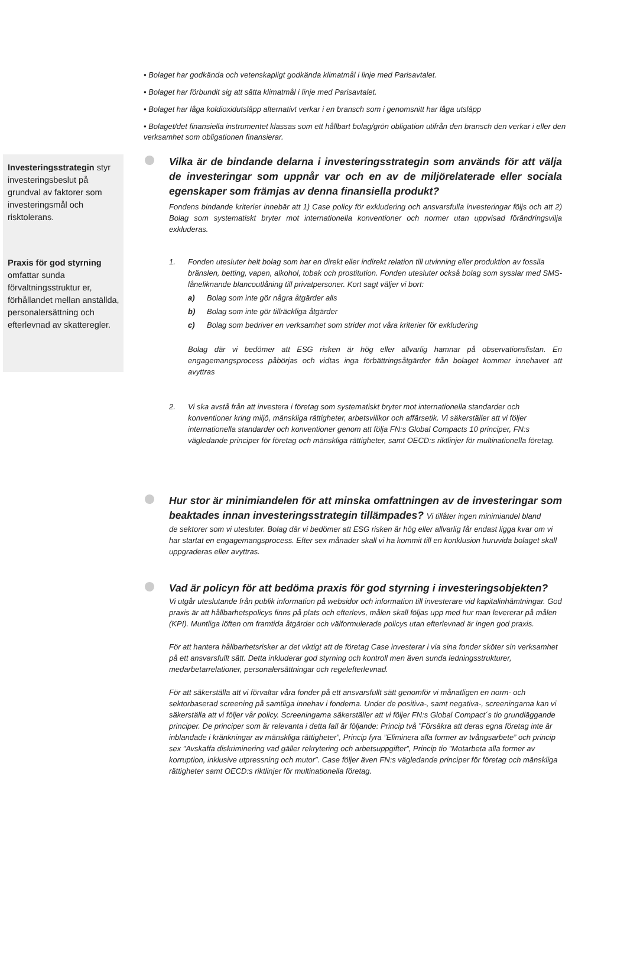• Bolaget har godkända och vetenskapligt godkända klimatmål i linje med Parisavtalet.
• Bolaget har förbundit sig att sätta klimatmål i linje med Parisavtalet.
• Bolaget har låga koldioxidutsläpp alternativt verkar i en bransch som i genomsnitt har låga utsläpp
• Bolaget/det finansiella instrumentet klassas som ett hållbart bolag/grön obligation utifrån den bransch den verkar i eller den verksamhet som obligationen finansierar.
Investeringsstrategin styr investeringsbeslut på grundval av faktorer som investeringsmål och risktolerans.
Praxis för god styrning omfattar sunda förvaltningsstruktur er, förhållandet mellan anställda, personalersättning och efterlevnad av skatteregler.
Vilka är de bindande delarna i investeringsstrategin som används för att välja de investeringar som uppnår var och en av de miljörelaterade eller sociala egenskaper som främjas av denna finansiella produkt?
Fondens bindande kriterier innebär att 1) Case policy för exkludering och ansvarsfulla investeringar följs och att 2) Bolag som systematiskt bryter mot internationella konventioner och normer utan uppvisad förändringsvilja exkluderas.
1. Fonden utesluter helt bolag som har en direkt eller indirekt relation till utvinning eller produktion av fossila bränslen, betting, vapen, alkohol, tobak och prostitution. Fonden utesluter också bolag som sysslar med SMS-låneliknande blancoutlåning till privatpersoner. Kort sagt väljer vi bort:
a) Bolag som inte gör några åtgärder alls
b) Bolag som inte gör tillräckliga åtgärder
c) Bolag som bedriver en verksamhet som strider mot våra kriterier för exkludering
Bolag där vi bedömer att ESG risken är hög eller allvarlig hamnar på observationslistan. En engagemangsprocess påbörjas och vidtas inga förbättringsåtgärder från bolaget kommer innehavet att avyttras
2. Vi ska avstå från att investera i företag som systematiskt bryter mot internationella standarder och konventioner kring miljö, mänskliga rättigheter, arbetsvillkor och affärsetik. Vi säkerställer att vi följer internationella standarder och konventioner genom att följa FN:s Global Compacts 10 principer, FN:s vägledande principer för företag och mänskliga rättigheter, samt OECD:s riktlinjer för multinationella företag.
Hur stor är minimiandelen för att minska omfattningen av de investeringar som beaktades innan investeringsstrategin tillämpades? Vi tillåter ingen minimiandel bland
de sektorer som vi utesluter. Bolag där vi bedömer att ESG risken är hög eller allvarlig får endast ligga kvar om vi har startat en engagemangsprocess. Efter sex månader skall vi ha kommit till en konklusion huruvida bolaget skall uppgraderas eller avyttras.
Vad är policyn för att bedöma praxis för god styrning i investeringsobjekten?
Vi utgår uteslutande från publik information på websidor och information till investerare vid kapitalinhämtningar. God praxis är att hållbarhetspolicys finns på plats och efterlevs, målen skall följas upp med hur man levererar på målen (KPI). Muntliga löften om framtida åtgärder och välformulerade policys utan efterlevnad är ingen god praxis.
För att hantera hållbarhetsrisker ar det viktigt att de företag Case investerar i via sina fonder sköter sin verksamhet på ett ansvarsfullt sätt. Detta inkluderar god styrning och kontroll men även sunda ledningsstrukturer, medarbetarrelationer, personalersättningar och regelefterlevnad.
För att säkerställa att vi förvaltar våra fonder på ett ansvarsfullt sätt genomför vi månatligen en norm- och sektorbaserad screening på samtliga innehav i fonderna. Under de positiva-, samt negativa-, screeningarna kan vi säkerställa att vi följer vår policy. Screeningarna säkerställer att vi följer FN:s Global Compact´s tio grundläggande principer. De principer som är relevanta i detta fall är följande: Princip två ”Försäkra att deras egna företag inte är inblandade i kränkningar av mänskliga rättigheter”, Princip fyra ”Eliminera alla former av tvångsarbete” och princip sex ”Avskaffa diskriminering vad gäller rekrytering och arbetsuppgifter”, Princip tio ”Motarbeta alla former av korruption, inklusive utpressning och mutor”. Case följer även FN:s vägledande principer för företag och mänskliga rättigheter samt OECD:s riktlinjer för multinationella företag.